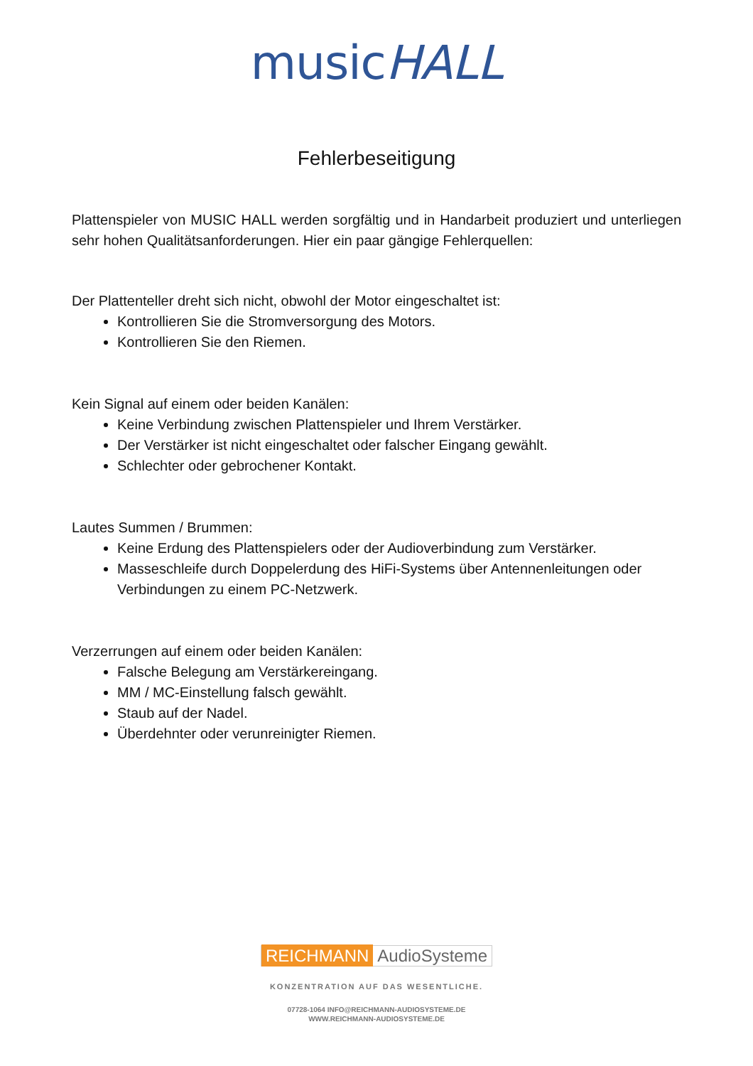musicHALL
Fehlerbeseitigung
Plattenspieler von MUSIC HALL werden sorgfältig und in Handarbeit produziert und unterliegen sehr hohen Qualitätsanforderungen. Hier ein paar gängige Fehlerquellen:
Der Plattenteller dreht sich nicht, obwohl der Motor eingeschaltet ist:
Kontrollieren Sie die Stromversorgung des Motors.
Kontrollieren Sie den Riemen.
Kein Signal auf einem oder beiden Kanälen:
Keine Verbindung zwischen Plattenspieler und Ihrem Verstärker.
Der Verstärker ist nicht eingeschaltet oder falscher Eingang gewählt.
Schlechter oder gebrochener Kontakt.
Lautes Summen / Brummen:
Keine Erdung des Plattenspielers oder der Audioverbindung zum Verstärker.
Masseschleife durch Doppelerdung des HiFi-Systems über Antennenleitungen oder Verbindungen zu einem PC-Netzwerk.
Verzerrungen auf einem oder beiden Kanälen:
Falsche Belegung am Verstärkereingang.
MM / MC-Einstellung falsch gewählt.
Staub auf der Nadel.
Überdehnter oder verunreinigter Riemen.
REICHMANN AudioSysteme
KONZENTRATION AUF DAS WESENTLICHE.
07728-1064 INFO@REICHMANN-AUDIOSYSTEME.DE
WWW.REICHMANN-AUDIOSYSTEME.DE